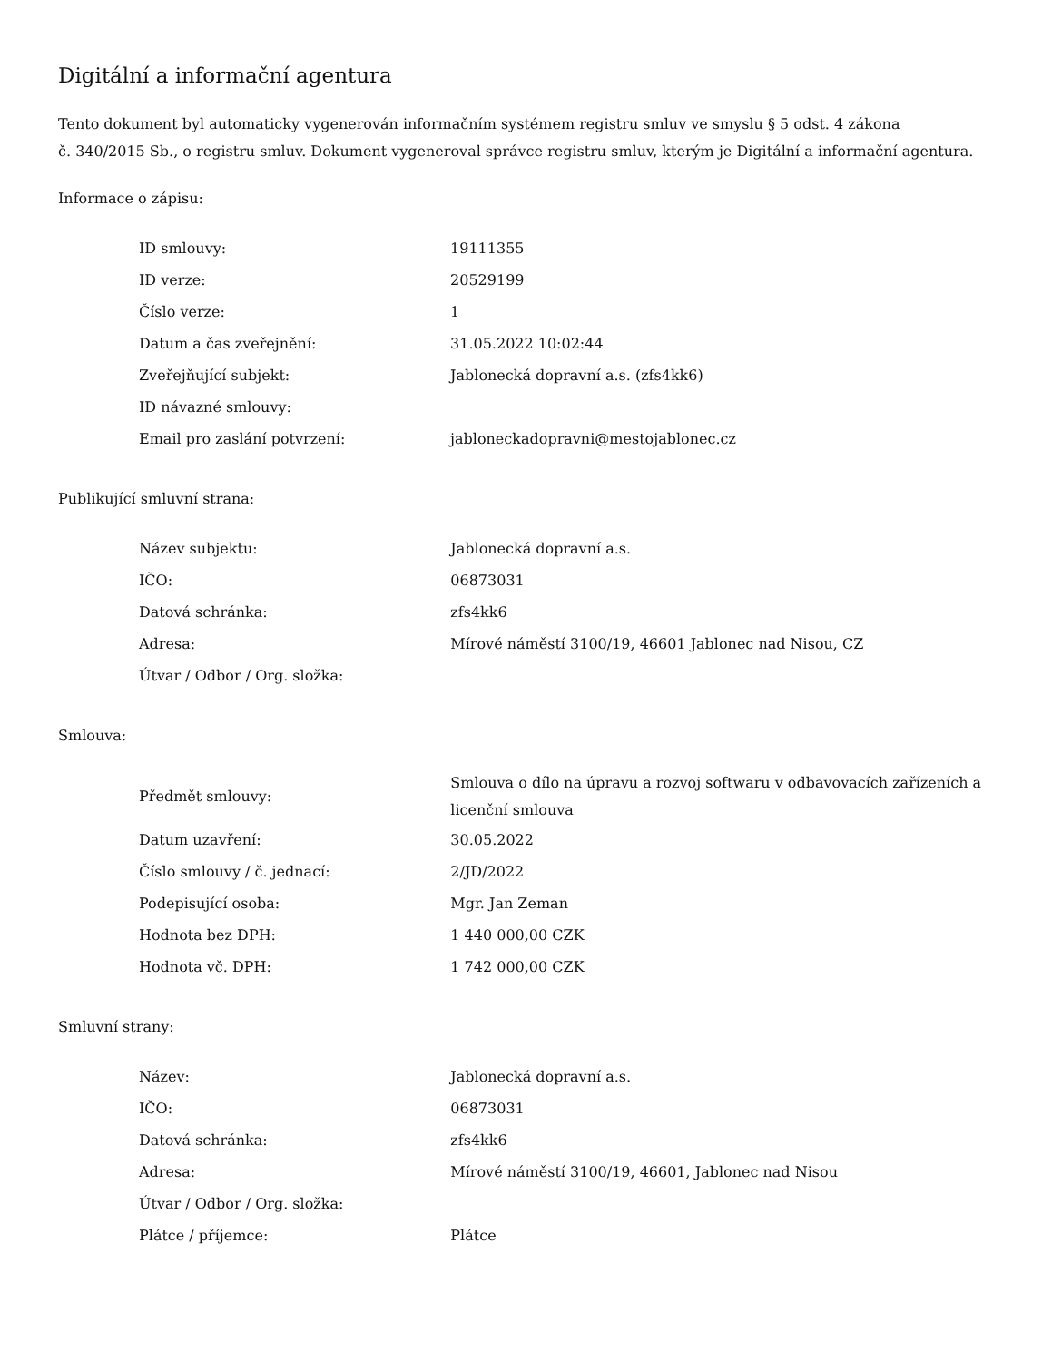Digitální a informační agentura
Tento dokument byl automaticky vygenerován informačním systémem registru smluv ve smyslu § 5 odst. 4 zákona
č. 340/2015 Sb., o registru smluv. Dokument vygeneroval správce registru smluv, kterým je Digitální a informační agentura.
Informace o zápisu:
| ID smlouvy: | 19111355 |
| ID verze: | 20529199 |
| Číslo verze: | 1 |
| Datum a čas zveřejnění: | 31.05.2022 10:02:44 |
| Zveřejňující subjekt: | Jablonecká dopravní a.s. (zfs4kk6) |
| ID návazné smlouvy: | |
| Email pro zaslání potvrzení: | jabloneckadopravni@mestojablonec.cz |
Publikující smluvní strana:
| Název subjektu: | Jablonecká dopravní a.s. |
| IČO: | 06873031 |
| Datová schránka: | zfs4kk6 |
| Adresa: | Mírové náměstí 3100/19, 46601 Jablonec nad Nisou, CZ |
| Útvar / Odbor / Org. složka: | |
Smlouva:
| Předmět smlouvy: | Smlouva o dílo na úpravu a rozvoj softwaru v odbavovacích zařízeních a licenční smlouva |
| Datum uzavření: | 30.05.2022 |
| Číslo smlouvy / č. jednací: | 2/JD/2022 |
| Podepisující osoba: | Mgr. Jan Zeman |
| Hodnota bez DPH: | 1 440 000,00 CZK |
| Hodnota vč. DPH: | 1 742 000,00 CZK |
Smluvní strany:
| Název: | Jablonecká dopravní a.s. |
| IČO: | 06873031 |
| Datová schránka: | zfs4kk6 |
| Adresa: | Mírové náměstí 3100/19, 46601, Jablonec nad Nisou |
| Útvar / Odbor / Org. složka: | |
| Plátce / příjemce: | Plátce |